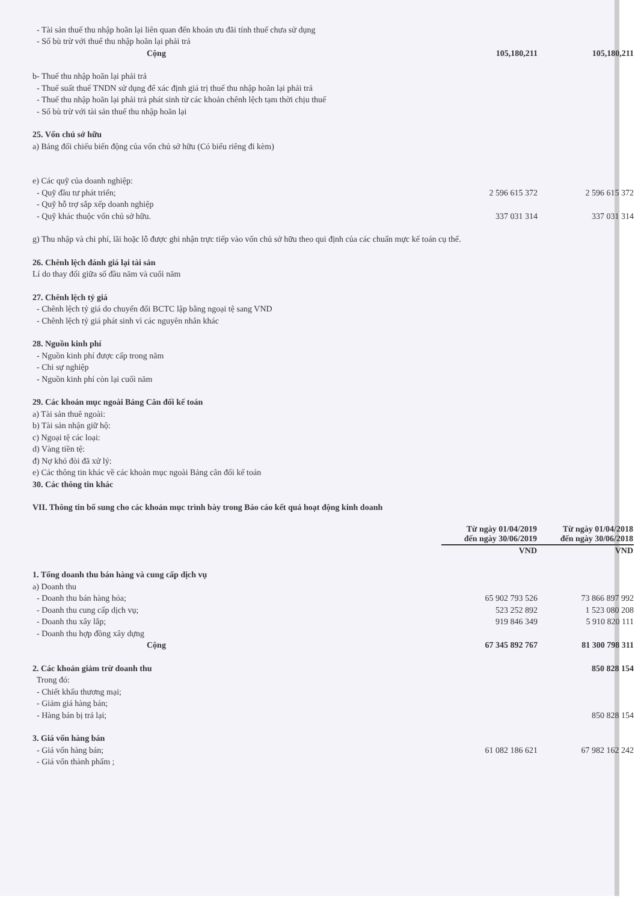| - Tài sản thuế thu nhập hoãn lại liên quan đến khoản ưu đãi tính thuế chưa sử dụng | | |
| - Số bù trừ với thuế thu nhập hoãn lại phải trả | | |
| Cộng | 105,180,211 | 105,180,211 |
| b- Thuế thu nhập hoãn lại phải trả | | |
| - Thuế suất thuế TNDN sử dụng để xác định giá trị thuế thu nhập hoãn lại phải trả | | |
| - Thuế thu nhập hoãn lại phải trả phát sinh từ các khoản chênh lệch tạm thời chịu thuế | | |
| - Số bù trừ với tài sản thuế thu nhập hoãn lại | | |
| 25. Vốn chủ sở hữu | | |
| a) Bảng đối chiếu biến động của vốn chủ sở hữu (Có biểu riêng đi kèm) | | |
| e) Các quỹ của doanh nghiệp: | | |
| - Quỹ đầu tư phát triển; | 2 596 615 372 | 2 596 615 372 |
| - Quỹ hỗ trợ sắp xếp doanh nghiệp | | |
| - Quỹ khác thuộc vốn chủ sở hữu. | 337 031 314 | 337 031 314 |
| g) Thu nhập và chi phí, lãi hoặc lỗ được ghi nhận trực tiếp vào vốn chủ sở hữu theo qui định của các chuẩn mực kế toán cụ thể. | | |
| 26. Chênh lệch đánh giá lại tài sản | | |
| Lí do thay đổi giữa số đầu năm và cuối năm | | |
| 27. Chênh lệch tỷ giá | | |
| - Chênh lệch tỷ giá do chuyển đổi BCTC lập bằng ngoại tệ sang VND | | |
| - Chênh lệch tỷ giá phát sinh vì các nguyên nhân khác | | |
| 28. Nguồn kinh phí | | |
| - Nguồn kinh phí được cấp trong năm | | |
| - Chi sự nghiệp | | |
| - Nguồn kinh phí còn lại cuối năm | | |
| 29. Các khoản mục ngoài Bảng Cân đối kế toán | | |
| a) Tài sản thuê ngoài: | | |
| b) Tài sản nhận giữ hộ: | | |
| c) Ngoại tệ các loại: | | |
| d) Vàng tiền tệ: | | |
| đ) Nợ khó đòi đã xử lý: | | |
| e) Các thông tin khác về các khoản mục ngoài Bảng cân đối kế toán | | |
| 30. Các thông tin khác | | |
| VII. Thông tin bổ sung cho các khoản mục trình bày trong Báo cáo kết quả hoạt động kinh doanh | | |
| | Từ ngày 01/04/2019 đến ngày 30/06/2019 | Từ ngày 01/04/2018 đến ngày 30/06/2018 |
| | VND | VND |
| 1. Tổng doanh thu bán hàng và cung cấp dịch vụ | | |
| a) Doanh thu | | |
| - Doanh thu bán hàng hóa; | 65 902 793 526 | 73 866 897 992 |
| - Doanh thu cung cấp dịch vụ; | 523 252 892 | 1 523 080 208 |
| - Doanh thu xây lắp; | 919 846 349 | 5 910 820 111 |
| - Doanh thu hợp đồng xây dựng | | |
| Cộng | 67 345 892 767 | 81 300 798 311 |
| 2. Các khoản giảm trừ doanh thu | | 850 828 154 |
| Trong đó: | | |
| - Chiết khấu thương mại; | | |
| - Giảm giá hàng bán; | | |
| - Hàng bán bị trả lại; | | 850 828 154 |
| 3. Giá vốn hàng bán | | |
| - Giá vốn hàng bán; | 61 082 186 621 | 67 982 162 242 |
| - Giá vốn thành phẩm ; | | |